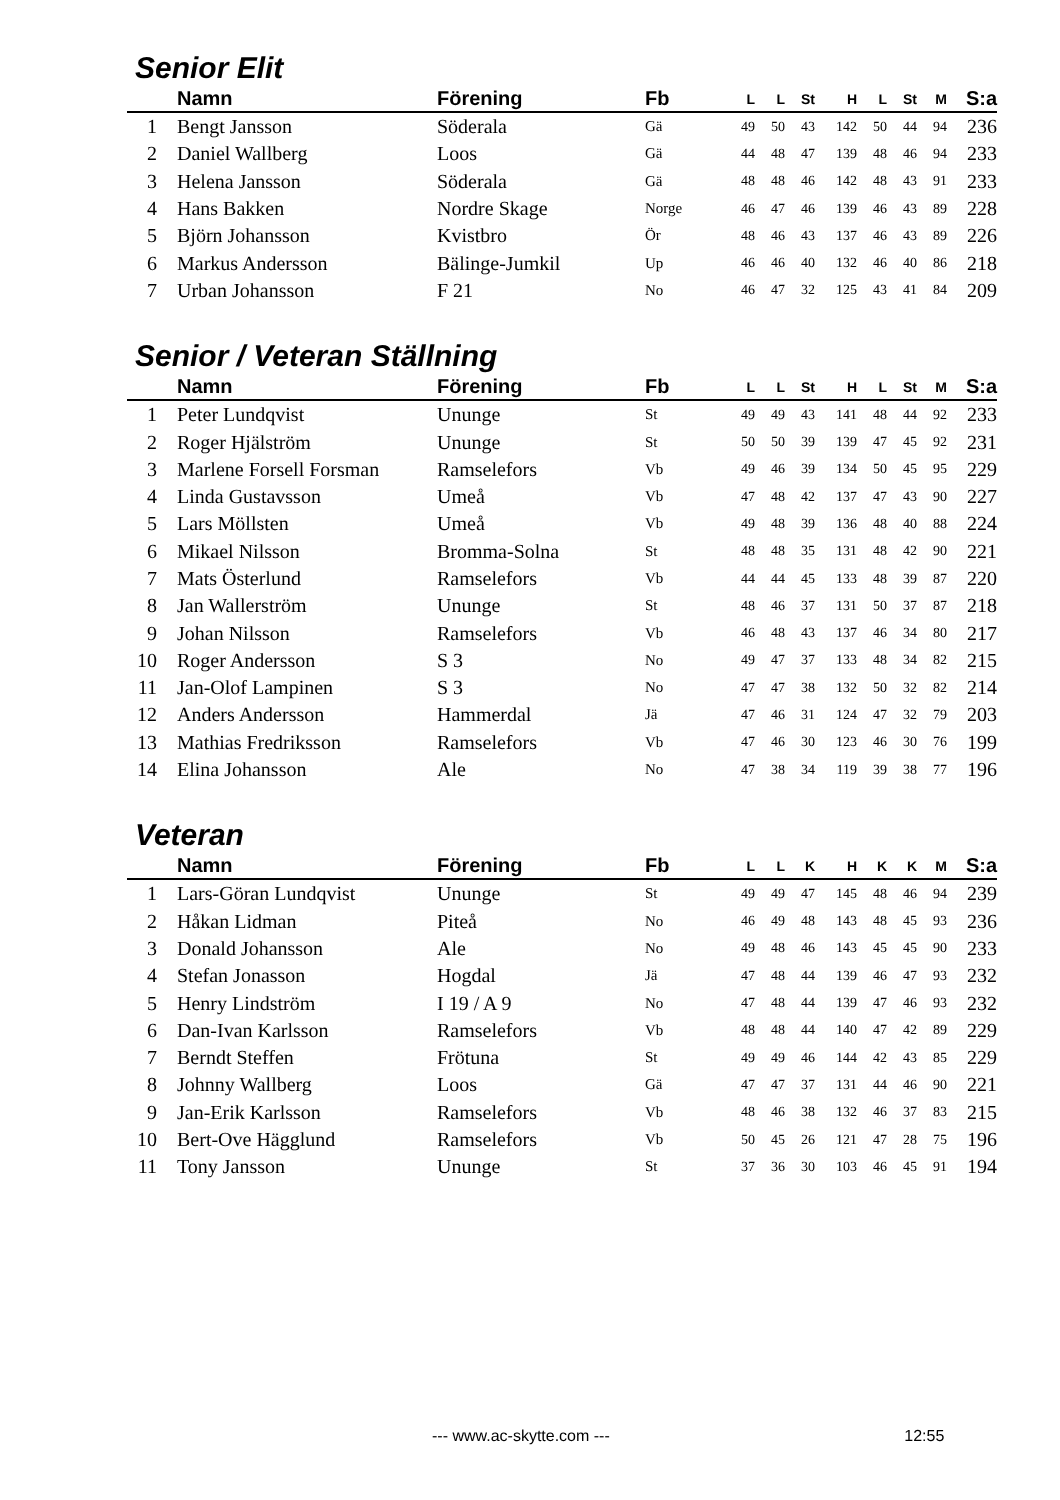Senior Elit
| | Namn | Förening | Fb | L | L | St | H | L | St | M | S:a |
| --- | --- | --- | --- | --- | --- | --- | --- | --- | --- | --- | --- |
| 1 | Bengt Jansson | Söderala | Gä | 49 | 50 | 43 | 142 | 50 | 44 | 94 | 236 |
| 2 | Daniel Wallberg | Loos | Gä | 44 | 48 | 47 | 139 | 48 | 46 | 94 | 233 |
| 3 | Helena Jansson | Söderala | Gä | 48 | 48 | 46 | 142 | 48 | 43 | 91 | 233 |
| 4 | Hans Bakken | Nordre Skage | Norge | 46 | 47 | 46 | 139 | 46 | 43 | 89 | 228 |
| 5 | Björn Johansson | Kvistbro | Ör | 48 | 46 | 43 | 137 | 46 | 43 | 89 | 226 |
| 6 | Markus Andersson | Bälinge-Jumkil | Up | 46 | 46 | 40 | 132 | 46 | 40 | 86 | 218 |
| 7 | Urban Johansson | F 21 | No | 46 | 47 | 32 | 125 | 43 | 41 | 84 | 209 |
Senior / Veteran Ställning
| | Namn | Förening | Fb | L | L | St | H | L | St | M | S:a |
| --- | --- | --- | --- | --- | --- | --- | --- | --- | --- | --- | --- |
| 1 | Peter Lundqvist | Ununge | St | 49 | 49 | 43 | 141 | 48 | 44 | 92 | 233 |
| 2 | Roger Hjälström | Ununge | St | 50 | 50 | 39 | 139 | 47 | 45 | 92 | 231 |
| 3 | Marlene Forsell Forsman | Ramselefors | Vb | 49 | 46 | 39 | 134 | 50 | 45 | 95 | 229 |
| 4 | Linda Gustavsson | Umeå | Vb | 47 | 48 | 42 | 137 | 47 | 43 | 90 | 227 |
| 5 | Lars Möllsten | Umeå | Vb | 49 | 48 | 39 | 136 | 48 | 40 | 88 | 224 |
| 6 | Mikael Nilsson | Bromma-Solna | St | 48 | 48 | 35 | 131 | 48 | 42 | 90 | 221 |
| 7 | Mats Österlund | Ramselefors | Vb | 44 | 44 | 45 | 133 | 48 | 39 | 87 | 220 |
| 8 | Jan Wallerström | Ununge | St | 48 | 46 | 37 | 131 | 50 | 37 | 87 | 218 |
| 9 | Johan Nilsson | Ramselefors | Vb | 46 | 48 | 43 | 137 | 46 | 34 | 80 | 217 |
| 10 | Roger Andersson | S 3 | No | 49 | 47 | 37 | 133 | 48 | 34 | 82 | 215 |
| 11 | Jan-Olof Lampinen | S 3 | No | 47 | 47 | 38 | 132 | 50 | 32 | 82 | 214 |
| 12 | Anders Andersson | Hammerdal | Jä | 47 | 46 | 31 | 124 | 47 | 32 | 79 | 203 |
| 13 | Mathias Fredriksson | Ramselefors | Vb | 47 | 46 | 30 | 123 | 46 | 30 | 76 | 199 |
| 14 | Elina Johansson | Ale | No | 47 | 38 | 34 | 119 | 39 | 38 | 77 | 196 |
Veteran
| | Namn | Förening | Fb | L | L | K | H | K | K | M | S:a |
| --- | --- | --- | --- | --- | --- | --- | --- | --- | --- | --- | --- |
| 1 | Lars-Göran Lundqvist | Ununge | St | 49 | 49 | 47 | 145 | 48 | 46 | 94 | 239 |
| 2 | Håkan Lidman | Piteå | No | 46 | 49 | 48 | 143 | 48 | 45 | 93 | 236 |
| 3 | Donald Johansson | Ale | No | 49 | 48 | 46 | 143 | 45 | 45 | 90 | 233 |
| 4 | Stefan Jonasson | Hogdal | Jä | 47 | 48 | 44 | 139 | 46 | 47 | 93 | 232 |
| 5 | Henry Lindström | I 19 / A 9 | No | 47 | 48 | 44 | 139 | 47 | 46 | 93 | 232 |
| 6 | Dan-Ivan Karlsson | Ramselefors | Vb | 48 | 48 | 44 | 140 | 47 | 42 | 89 | 229 |
| 7 | Berndt Steffen | Frötuna | St | 49 | 49 | 46 | 144 | 42 | 43 | 85 | 229 |
| 8 | Johnny Wallberg | Loos | Gä | 47 | 47 | 37 | 131 | 44 | 46 | 90 | 221 |
| 9 | Jan-Erik Karlsson | Ramselefors | Vb | 48 | 46 | 38 | 132 | 46 | 37 | 83 | 215 |
| 10 | Bert-Ove Hägglund | Ramselefors | Vb | 50 | 45 | 26 | 121 | 47 | 28 | 75 | 196 |
| 11 | Tony Jansson | Ununge | St | 37 | 36 | 30 | 103 | 46 | 45 | 91 | 194 |
--- www.ac-skytte.com --- 12:55